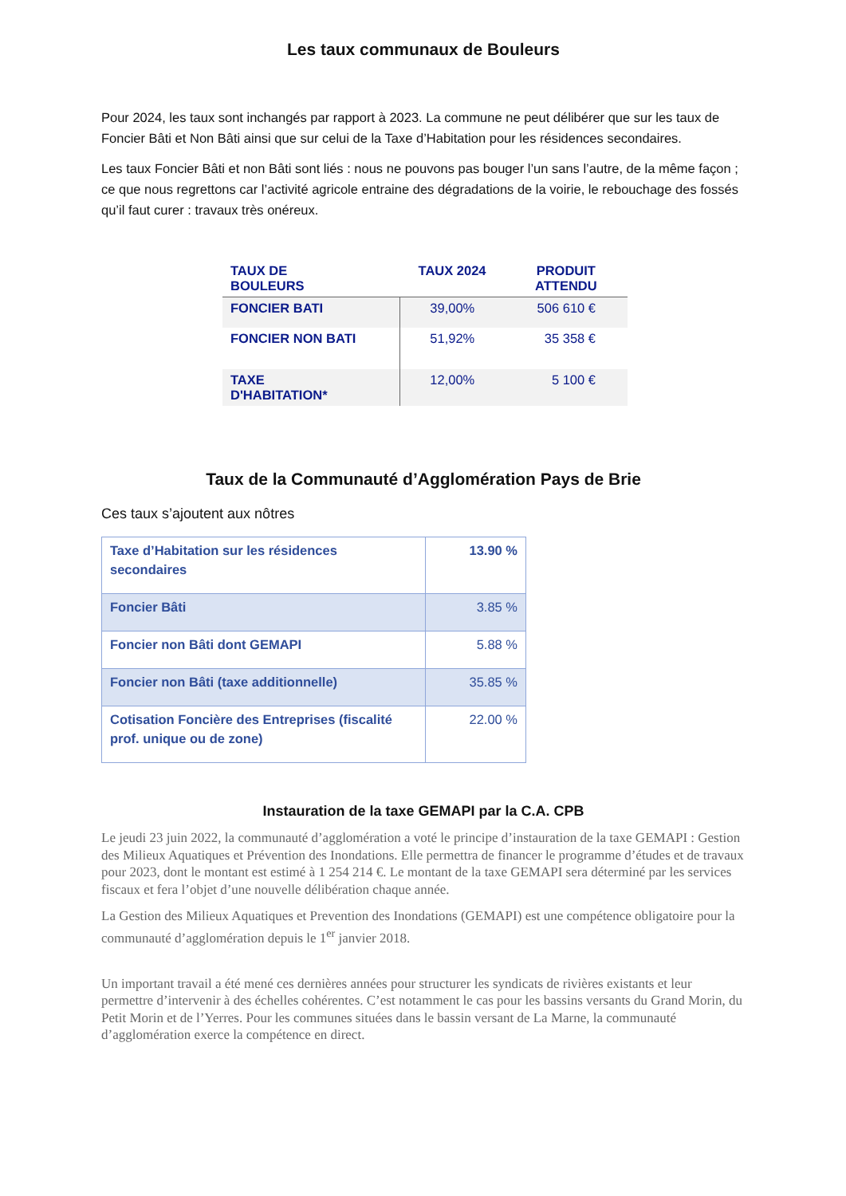Les taux communaux de Bouleurs
Pour 2024, les taux sont inchangés par rapport à 2023. La commune ne peut délibérer que sur les taux de Foncier Bâti et Non Bâti ainsi que sur celui de la Taxe d’Habitation pour les résidences secondaires.
Les taux Foncier Bâti et non Bâti sont liés : nous ne pouvons pas bouger l’un sans l’autre, de la même façon ; ce que nous regrettons car l’activité agricole entraine des dégradations de la voirie, le rebouchage des fossés qu’il faut curer : travaux très onéreux.
| TAUX DE BOULEURS | TAUX 2024 | PRODUIT ATTENDU |
| --- | --- | --- |
| FONCIER BATI | 39,00% | 506 610 € |
| FONCIER NON BATI | 51,92% | 35 358 € |
| TAXE D'HABITATION* | 12,00% | 5 100 € |
Taux de la Communauté d’Agglomération Pays de Brie
Ces taux s’ajoutent aux nôtres
| Taxe d’Habitation sur les résidences secondaires | 13.90 % |
| Foncier Bâti | 3.85 % |
| Foncier non Bâti dont GEMAPI | 5.88 % |
| Foncier non Bâti (taxe additionnelle) | 35.85 % |
| Cotisation Foncière des Entreprises (fiscalité prof. unique ou de zone) | 22.00 % |
Instauration de la taxe GEMAPI par la C.A. CPB
Le jeudi 23 juin 2022, la communauté d’agglomération a voté le principe d’instauration de la taxe GEMAPI : Gestion des Milieux Aquatiques et Prévention des Inondations. Elle permettra de financer le programme d’études et de travaux pour 2023, dont le montant est estimé à 1 254 214 €. Le montant de la taxe GEMAPI sera déterminé par les services fiscaux et fera l’objet d’une nouvelle délibération chaque année.
La Gestion des Milieux Aquatiques et Prevention des Inondations (GEMAPI) est une compétence obligatoire pour la communauté d’agglomération depuis le 1<sup>er</sup> janvier 2018.
Un important travail a été mené ces dernières années pour structurer les syndicats de rivières existants et leur permettre d’intervenir à des échelles cohérentes. C’est notamment le cas pour les bassins versants du Grand Morin, du Petit Morin et de l’Yerres. Pour les communes situées dans le bassin versant de La Marne, la communauté d’agglomération exerce la compétence en direct.